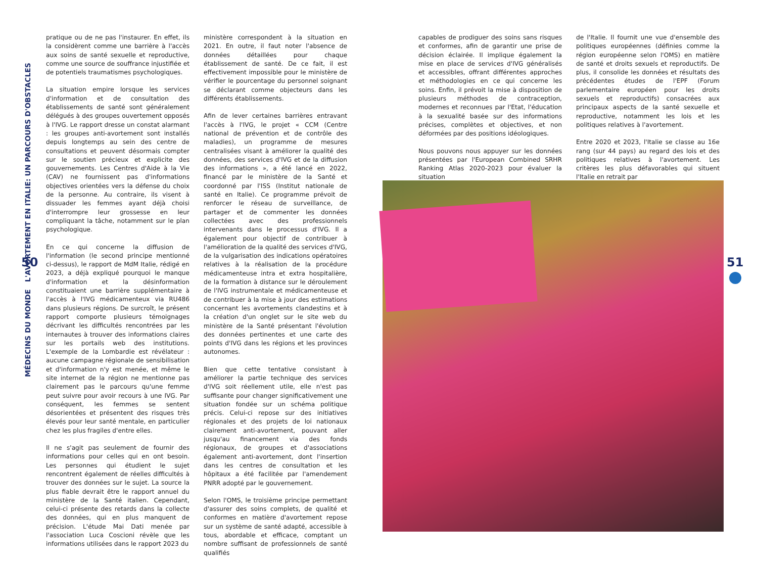MÉDECINS DU MONDE L'AVORTEMENT EN ITALIE: UN PARCOURS D'OBSTACLES
50
pratique ou de ne pas l'instaurer. En effet, ils la considèrent comme une barrière à l'accès aux soins de santé sexuelle et reproductive, comme une source de souffrance injustifiée et de potentiels traumatismes psychologiques.
La situation empire lorsque les services d'information et de consultation des établissements de santé sont généralement délégués à des groupes ouvertement opposés à l'IVG. Le rapport dresse un constat alarmant : les groupes anti-avortement sont installés depuis longtemps au sein des centre de consultations et peuvent désormais compter sur le soutien précieux et explicite des gouvernements. Les Centres d'Aide à la Vie (CAV) ne fournissent pas d'informations objectives orientées vers la défense du choix de la personne. Au contraire, ils visent à dissuader les femmes ayant déjà choisi d'interrompre leur grossesse en leur compliquant la tâche, notamment sur le plan psychologique.
En ce qui concerne la diffusion de l'information (le second principe mentionné ci-dessus), le rapport de MdM Italie, rédigé en 2023, a déjà expliqué pourquoi le manque d'information et la désinformation constituaient une barrière supplémentaire à l'accès à l'IVG médicamenteux via RU486 dans plusieurs régions. De surcroît, le présent rapport comporte plusieurs témoignages décrivant les difficultés rencontrées par les internautes à trouver des informations claires sur les portails web des institutions. L'exemple de la Lombardie est révélateur : aucune campagne régionale de sensibilisation et d'information n'y est menée, et même le site internet de la région ne mentionne pas clairement pas le parcours qu'une femme peut suivre pour avoir recours à une IVG. Par conséquent, les femmes se sentent désorientées et présentent des risques très élevés pour leur santé mentale, en particulier chez les plus fragiles d'entre elles.
Il ne s'agit pas seulement de fournir des informations pour celles qui en ont besoin. Les personnes qui étudient le sujet rencontrent également de réelles difficultés à trouver des données sur le sujet. La source la plus fiable devrait être le rapport annuel du ministère de la Santé italien. Cependant, celui-ci présente des retards dans la collecte des données, qui en plus manquent de précision. L'étude Mai Dati menée par l'association Luca Coscioni révèle que les informations utilisées dans le rapport 2023 du
ministère correspondent à la situation en 2021. En outre, il faut noter l'absence de données détaillées pour chaque établissement de santé. De ce fait, il est effectivement impossible pour le ministère de vérifier le pourcentage du personnel soignant se déclarant comme objecteurs dans les différents établissements.
Afin de lever certaines barrières entravant l'accès à l'IVG, le projet « CCM (Centre national de prévention et de contrôle des maladies), un programme de mesures centralisées visant à améliorer la qualité des données, des services d'IVG et de la diffusion des informations », a été lancé en 2022, financé par le ministère de la Santé et coordonné par l'ISS (Institut nationale de santé en Italie). Ce programme prévoit de renforcer le réseau de surveillance, de partager et de commenter les données collectées avec des professionnels intervenants dans le processus d'IVG. Il a également pour objectif de contribuer à l'amélioration de la qualité des services d'IVG, de la vulgarisation des indications opératoires relatives à la réalisation de la procédure médicamenteuse intra et extra hospitalière, de la formation à distance sur le déroulement de l'IVG instrumentale et médicamenteuse et de contribuer à la mise à jour des estimations concernant les avortements clandestins et à la création d'un onglet sur le site web du ministère de la Santé présentant l'évolution des données pertinentes et une carte des points d'IVG dans les régions et les provinces autonomes.
Bien que cette tentative consistant à améliorer la partie technique des services d'IVG soit réellement utile, elle n'est pas suffisante pour changer significativement une situation fondée sur un schéma politique précis. Celui-ci repose sur des initiatives régionales et des projets de loi nationaux clairement anti-avortement, pouvant aller jusqu'au financement via des fonds régionaux, de groupes et d'associations également anti-avortement, dont l'insertion dans les centres de consultation et les hôpitaux a été facilitée par l'amendement PNRR adopté par le gouvernement.
Selon l'OMS, le troisième principe permettant d'assurer des soins complets, de qualité et conformes en matière d'avortement repose sur un système de santé adapté, accessible à tous, abordable et efficace, comptant un nombre suffisant de professionnels de santé qualifiés
capables de prodiguer des soins sans risques et conformes, afin de garantir une prise de décision éclairée. Il implique également la mise en place de services d'IVG généralisés et accessibles, offrant différentes approches et méthodologies en ce qui concerne les soins. Enfin, il prévoit la mise à disposition de plusieurs méthodes de contraception, modernes et reconnues par l'Etat, l'éducation à la sexualité basée sur des informations précises, complètes et objectives, et non déformées par des positions idéologiques.
Nous pouvons nous appuyer sur les données présentées par l'European Combined SRHR Ranking Atlas 2020-2023 pour évaluer la situation
de l'Italie. Il fournit une vue d'ensemble des politiques européennes (définies comme la région européenne selon l'OMS) en matière de santé et droits sexuels et reproductifs. De plus, il consolide les données et résultats des précédentes études de l'EPF (Forum parlementaire européen pour les droits sexuels et reproductifs) consacrées aux principaux aspects de la santé sexuelle et reproductive, notamment les lois et les politiques relatives à l'avortement.
Entre 2020 et 2023, l'Italie se classe au 16e rang (sur 44 pays) au regard des lois et des politiques relatives à l'avortement. Les critères les plus défavorables qui situent l'Italie en retrait par
51